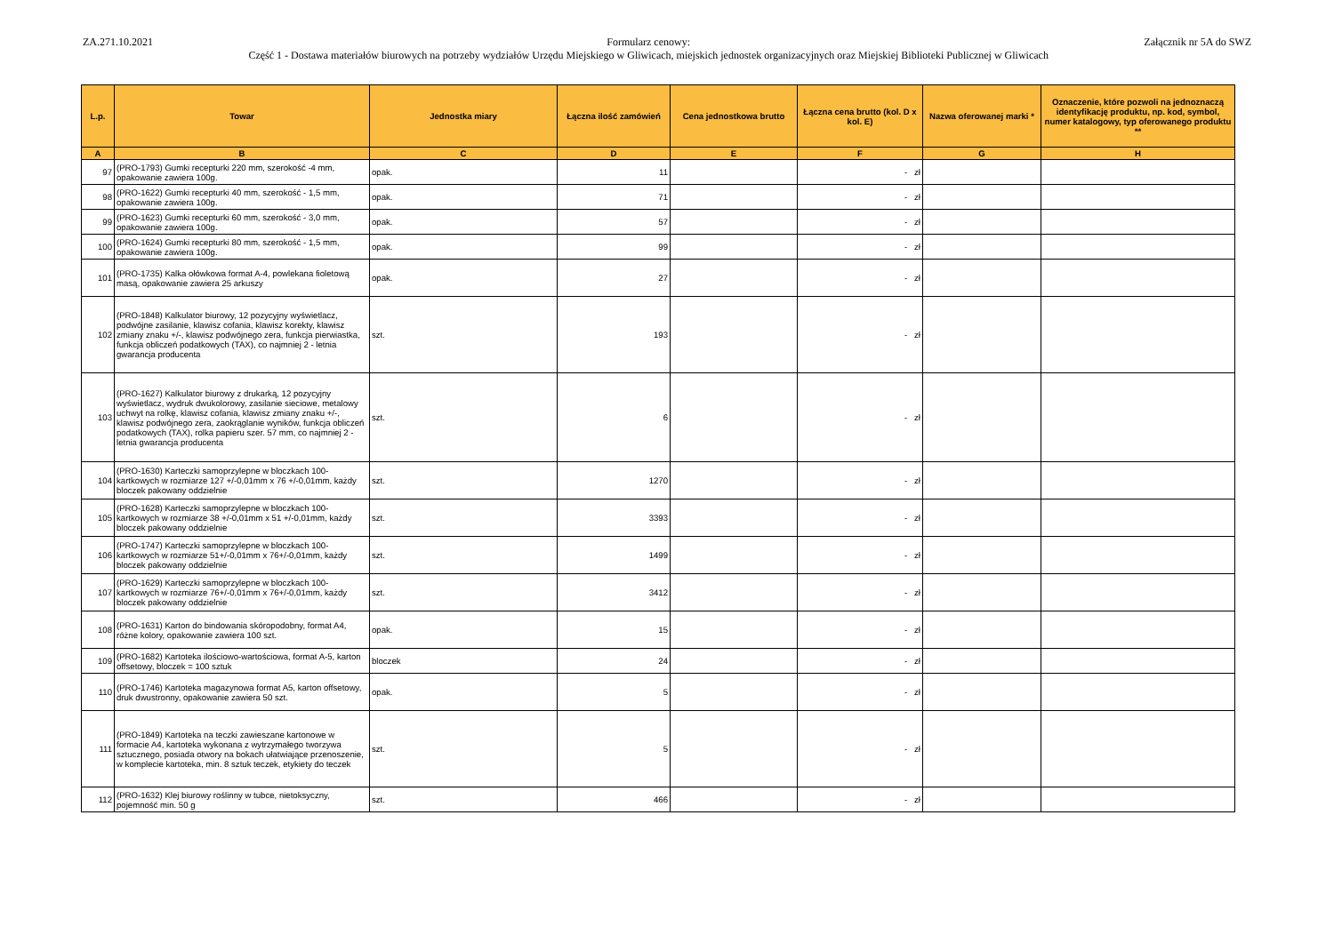ZA.271.10.2021 Formularz cenowy:
Część 1 - Dostawa materiałów biurowych na potrzeby wydziałów Urzędu Miejskiego w Gliwicach, miejskich jednostek organizacyjnych oraz Miejskiej Biblioteki Publicznej w Gliwicach
Załącznik nr 5A do SWZ
| L.p. | Towar | Jednostka miary | Łączna ilość zamówień | Cena jednostkowa brutto | Łączna cena brutto (kol. D x kol. E) | Nazwa oferowanej marki * | Oznaczenie, które pozwoli na jednoznaczą identyfikację produktu, np. kod, symbol, numer katalogowy, typ oferowanego produktu ** |
| --- | --- | --- | --- | --- | --- | --- | --- |
| A | B | C | D | E | F | G | H |
| 97 | (PRO-1793) Gumki recepturki 220 mm, szerokość -4 mm, opakowanie zawiera 100g. | opak. | 11 | | - zł | | |
| 98 | (PRO-1622) Gumki recepturki 40 mm, szerokość - 1,5 mm, opakowanie zawiera 100g. | opak. | 71 | | - zł | | |
| 99 | (PRO-1623) Gumki recepturki 60 mm, szerokość - 3,0 mm, opakowanie zawiera 100g. | opak. | 57 | | - zł | | |
| 100 | (PRO-1624) Gumki recepturki 80 mm, szerokość - 1,5 mm, opakowanie zawiera 100g. | opak. | 99 | | - zł | | |
| 101 | (PRO-1735) Kalka ołówkowa format A-4, powlekana fioletową masą, opakowanie zawiera 25 arkuszy | opak. | 27 | | - zł | | |
| 102 | (PRO-1848) Kalkulator biurowy, 12 pozycyjny wyświetlacz, podwójne zasilanie, klawisz cofania, klawisz korekty, klawisz zmiany znaku +/-, klawisz podwójnego zera, funkcja pierwiastka, funkcja obliczeń podatkowych (TAX), co najmniej 2 - letnia gwarancja producenta | szt. | 193 | | - zł | | |
| 103 | (PRO-1627) Kalkulator biurowy z drukarką, 12 pozycyjny wyświetlacz, wydruk dwukolorowy, zasilanie sieciowe, metalowy uchwyt na rolkę, klawisz cofania, klawisz zmiany znaku +/-, klawisz podwójnego zera, zaokrąglanie wyników, funkcja obliczeń podatkowych (TAX), rolka papieru szer. 57 mm, co najmniej 2 - letnia gwarancja producenta | szt. | 6 | | - zł | | |
| 104 | (PRO-1630) Karteczki samoprzylepne w bloczkach 100-kartkowych w rozmiarze 127 +/-0,01mm x 76 +/-0,01mm, każdy bloczek pakowany oddzielnie | szt. | 1270 | | - zł | | |
| 105 | (PRO-1628) Karteczki samoprzylepne w bloczkach 100-kartkowych w rozmiarze 38 +/-0,01mm x 51 +/-0,01mm, każdy bloczek pakowany oddzielnie | szt. | 3393 | | - zł | | |
| 106 | (PRO-1747) Karteczki samoprzylepne w bloczkach 100-kartkowych w rozmiarze 51+/-0,01mm x 76+/-0,01mm, każdy bloczek pakowany oddzielnie | szt. | 1499 | | - zł | | |
| 107 | (PRO-1629) Karteczki samoprzylepne w bloczkach 100-kartkowych w rozmiarze 76+/-0,01mm x 76+/-0,01mm, każdy bloczek pakowany oddzielnie | szt. | 3412 | | - zł | | |
| 108 | (PRO-1631) Karton do bindowania skóropodobny, format A4, różne kolory, opakowanie zawiera 100 szt. | opak. | 15 | | - zł | | |
| 109 | (PRO-1682) Kartoteka ilościowo-wartościowa, format A-5, karton offsetowy, bloczek = 100 sztuk | bloczek | 24 | | - zł | | |
| 110 | (PRO-1746) Kartoteka magazynowa format A5, karton offsetowy, druk dwustronny, opakowanie zawiera 50 szt. | opak. | 5 | | - zł | | |
| 111 | (PRO-1849) Kartoteka na teczki zawieszane kartonowe w formacie A4, kartoteka wykonana z wytrzymałego tworzywa sztucznego, posiada otwory na bokach ułatwiające przenoszenie, w komplecie kartoteka, min. 8 sztuk teczek, etykiety do teczek | szt. | 5 | | - zł | | |
| 112 | (PRO-1632) Klej biurowy roślinny w tubce, nietoksyczny, pojemność min. 50 g | szt. | 466 | | - zł | | |